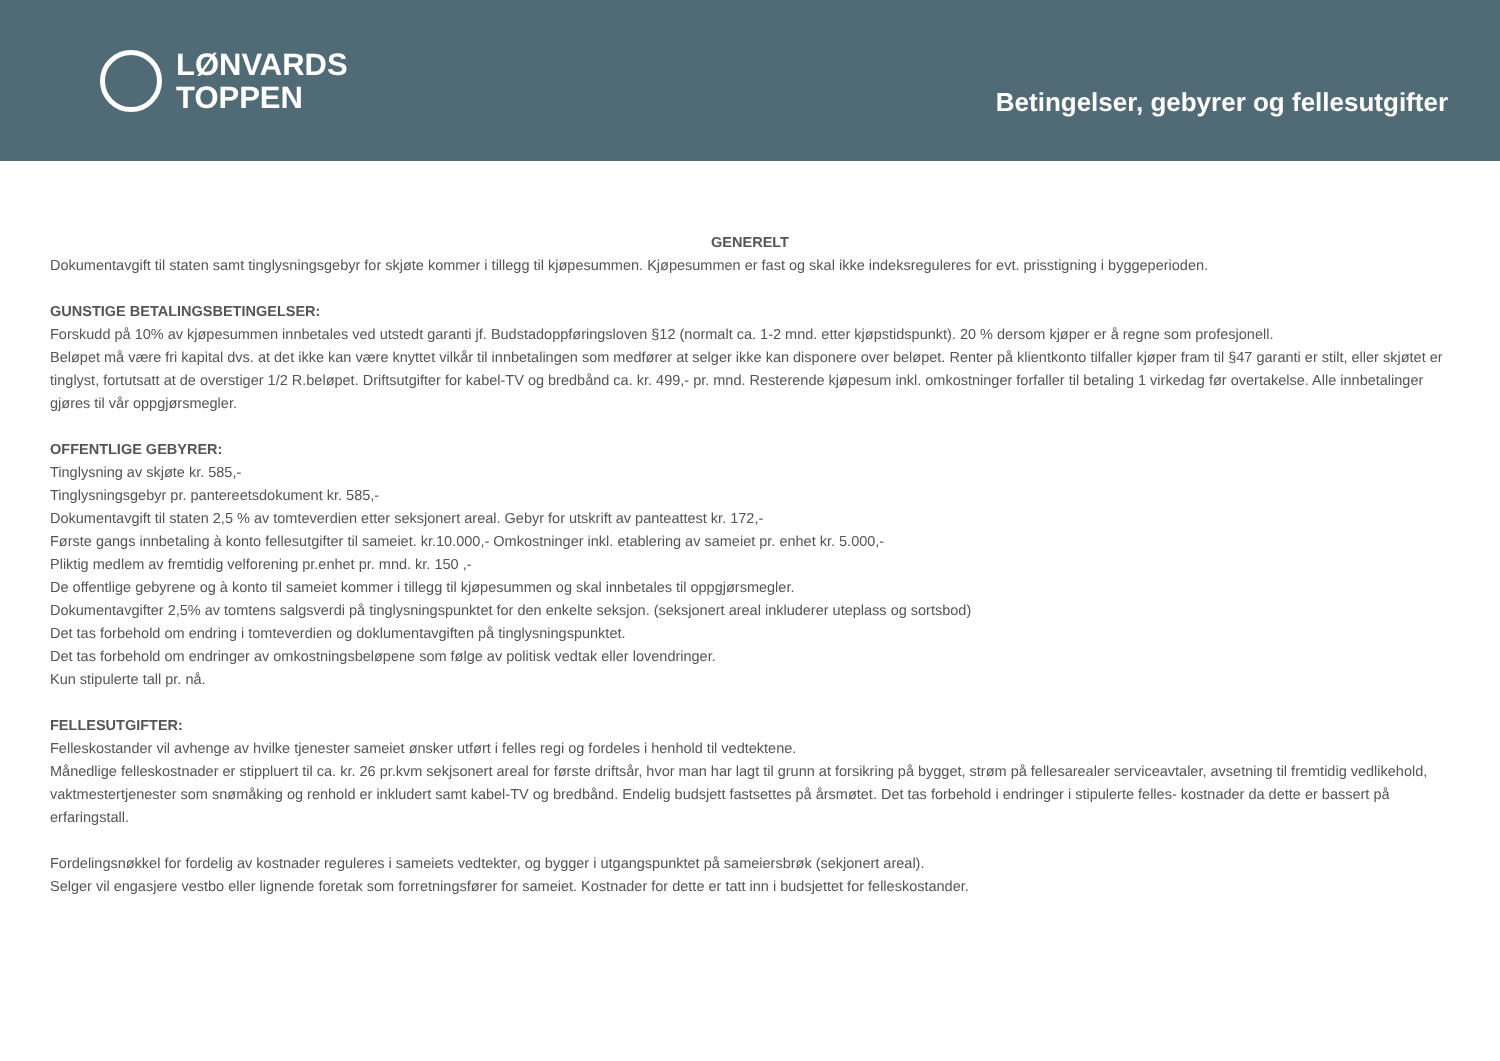LØNVARDS
TOPPEN
Betingelser, gebyrer og fellesutgifter
GENERELT
Dokumentavgift til staten samt tinglysningsgebyr for skjøte kommer i tillegg til kjøpesummen. Kjøpesummen er fast og skal ikke indeksreguleres for evt. prisstigning i byggeperioden.
GUNSTIGE BETALINGSBETINGELSER:
Forskudd på 10% av kjøpesummen innbetales ved utstedt garanti jf. Budstadoppføringsloven §12 (normalt ca. 1-2 mnd. etter kjøpstidspunkt). 20 % dersom kjøper er å regne som profesjonell.
Beløpet må være fri kapital dvs. at det ikke kan være knyttet vilkår til innbetalingen som medfører at selger ikke kan disponere over beløpet. Renter på klientkonto tilfaller kjøper fram til §47 garanti er stilt, eller skjøtet er tinglyst, fortutsatt at de overstiger 1/2 R.beløpet. Driftsutgifter for kabel-TV og bredbånd ca. kr. 499,- pr. mnd. Resterende kjøpesum inkl. omkostninger forfaller til betaling 1 virkedag før overtakelse. Alle innbetalinger gjøres til vår oppgjørsmegler.
OFFENTLIGE GEBYRER:
Tinglysning av skjøte kr. 585,-
Tinglysningsgebyr pr. pantereetsdokument kr. 585,-
Dokumentavgift til staten 2,5 % av tomteverdien etter seksjonert areal. Gebyr for utskrift av panteattest kr. 172,-
Første gangs innbetaling à konto fellesutgifter til sameiet. kr.10.000,- Omkostninger inkl. etablering av sameiet pr. enhet kr. 5.000,-
Pliktig medlem av fremtidig velforening pr.enhet pr. mnd. kr. 150 ,-
De offentlige gebyrene og à konto til sameiet kommer i tillegg til kjøpesummen og skal innbetales til oppgjørsmegler.
Dokumentavgifter 2,5% av tomtens salgsverdi på tinglysningspunktet for den enkelte seksjon. (seksjonert areal inkluderer uteplass og sortsbod)
Det tas forbehold om endring i tomteverdien og doklumentavgiften på tinglysningspunktet.
Det tas forbehold om endringer av omkostningsbeløpene som følge av politisk vedtak eller lovendringer.
Kun stipulerte tall pr. nå.
FELLESUTGIFTER:
Felleskostander vil avhenge av hvilke tjenester sameiet ønsker utført i felles regi og fordeles i henhold til vedtektene.
Månedlige felleskostnader er stippluert til ca. kr. 26 pr.kvm sekjsonert areal for første driftsår, hvor man har lagt til grunn at forsikring på bygget, strøm på fellesarealer serviceavtaler, avsetning til fremtidig vedlikehold, vaktmestertjenester som snømåking og renhold er inkludert samt kabel-TV og bredbånd. Endelig budsjett fastsettes på årsmøtet. Det tas forbehold i endringer i stipulerte felles- kostnader da dette er bassert på erfaringstall.
Fordelingsnøkkel for fordelig av kostnader reguleres i sameiets vedtekter, og bygger i utgangspunktet på sameiersbrøk (sekjonert areal).
Selger vil engasjere vestbo eller lignende foretak som forretningsfører for sameiet. Kostnader for dette er tatt inn i budsjettet for felleskostander.